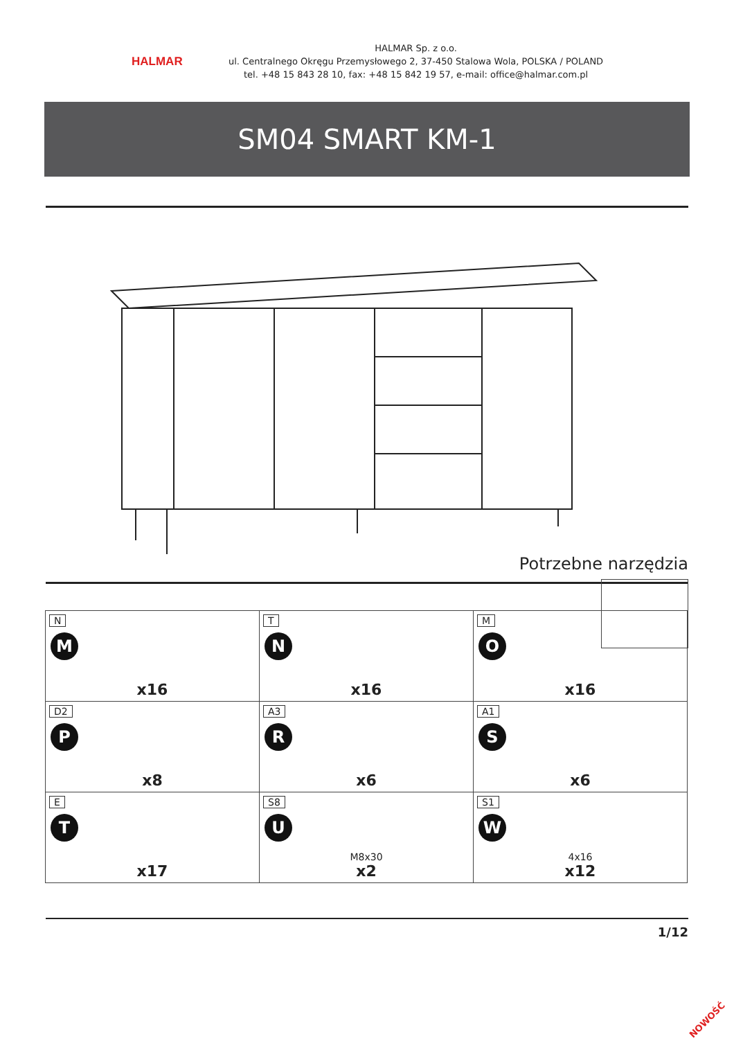HALMAR
HALMAR Sp. z o.o.
ul. Centralnego Okręgu Przemysłowego 2, 37-450 Stalowa Wola, POLSKA / POLAND
tel. +48 15 843 28 10, fax: +48 15 842 19 57, e-mail: office@halmar.com.pl
SM04 SMART KM-1
Potrzebne narzędzia
| N M x16 | T N x16 | M O x16 |
| D2 P x8 | A3 R x6 | A1 S x6 |
| E T x17 | S8 U M8x30 x2 | S1 W 4x16 x12 |
1/12
NOWOŚĆ